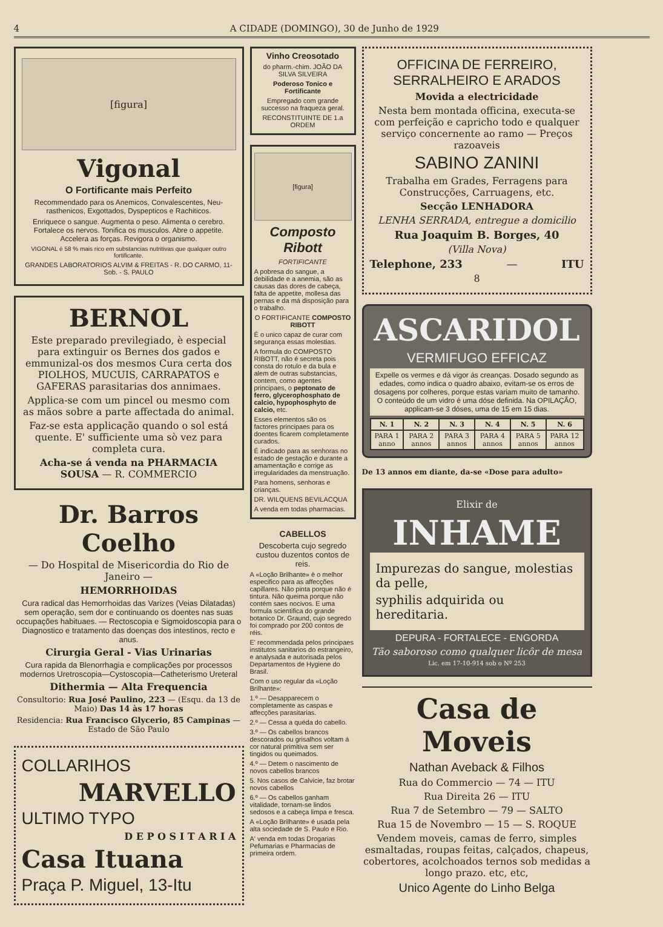4 A CIDADE (DOMINGO), 30 de Junho de 1929
[figura]
Vigonal
O Fortificante mais Perfeito
Recommendado para os Anemicos, Convalescentes, Neu-rasthenicos, Exgottados, Dyspepticos e Rachiticos.
Enriquece o sangue. Augmenta o peso. Alimenta o cerebro. Fortalece os nervos. Tonifica os musculos. Abre o appetite. Accelera as forças. Revigora o organismo.
VIGONAL é 58 % mais rico em substancias nutritivas que qualquer outro fortificante.
GRANDES LABORATORIOS ALVIM & FREITAS - R. DO CARMO, 11-Sob. - S. PAULO
BERNOL
Este preparado previlegiado, è especial para extinguir os Bernes dos gados e emmunizal-os dos mesmos Cura certa dos PIOLHOS, MUCUIS, CARRAPATOS e GAFERAS parasitarias dos annimaes.
Applica-se com um pincel ou mesmo com as mãos sobre a parte affectada do animal.
Faz-se esta applicação quando o sol está quente. E' sufficiente uma sò vez para completa cura.
Acha-se á venda na PHARMACIA SOUSA — R. COMMERCIO
Dr. Barros Coelho
— Do Hospital de Misericordia do Rio de Janeiro —
HEMORRHOIDAS
Cura radical das Hemorrhoidas das Varizes (Veias Dilatadas) sem operação, sem dor e continuando os doentes nas suas occupações habituaes. — Rectoscopia e Sigmoidoscopia para o Diagnostico e tratamento das doenças dos intestinos, recto e anus.
Cirurgia Geral - Vias Urinarias
Cura rapida da Blenorrhagia e complicações por processos modernos Uretroscopia—Cystoscopia—Catheterismo Ureteral
Dithermia — Alta Frequencia
Consultorio: Rua José Paulino, 223 — (Esqu. da 13 de Maio) Das 14 às 17 horas
Residencia: Rua Francisco Glycerio, 85 Campinas — Estado de São Paulo
COLLARIHOS
MARVELLO
ULTIMO TYPO
D E P O S I T A R I A
Casa Ituana
Praça P. Miguel, 13-Itu
Vinho Creosotado
do pharm.-chim. JOÃO DA SILVA SILVEIRA
Poderoso Tonico e Fortificante
Empregado com grande successo na fraqueza geral.
RECONSTITUINTE DE 1.a ORDEM
[figura]
Composto Ribott
FORTIFICANTE
A pobresa do sangue, a debilidade e a anemia, são as causas das dores de cabeça, falta de appetite, mollesa das pernas e da má disposição para o trabalho.
O FORTIFICANTE COMPOSTO RIBOTT
É o unico capaz de curar com segurança essas molestias.
A formula do COMPOSTO RIBOTT, não é secreta pois consta do rotulo e da bula e alem de outras substancias, contem, como agentes principaes, o peptonato de ferro, glycerophosphato de calcio, hypophosphyto de calcio, etc.
Esses elementos são os factores principaes para os doentes ficarem completamente curados.
É indicado para as senhoras no estado de gestação e durante a amamentação e corrige as irregularidades da menstruação.
Para homens, senhoras e crianças.
DR. WILQUENS BEVILACQUA
A venda em todas pharmacias.
CABELLOS
Descoberta cujo segredo custou duzentos contos de reis.
A «Loção Brilhante» è o melhor especifico para as affecções capillares. Não pinta porque não é tintura. Não queima porque não contém saes nocivos. E uma formula scientifica do grande botanico Dr. Graund, cujo segredo foi comprado por 200 contos de réis.
E' recommendada pelos principaes institutos sanitarios do estrangeiro, e analysada e autorisada pelos Departamentos de Hygiene do Brasil.
Com o uso regular da «Loção Brilhante»:
1.º — Desapparecem o completamente as caspas e affecções parasitarias.
2.º — Cessa a quéda do cabello.
3.º — Os cabellos brancos descorados ou grisalhos voltam á cor natural primitiva sem ser tingidos ou queimados.
4.º — Detem o nascimento de novos cabellos brancos
5. Nos casos de Calvicie, faz brotar novos cabellos
6.º — Os cabellos ganham vitalidade, tornam-se lindos sedosos e a cabeça limpa e fresca.
A «Loção Brilhante» é usada pela alta sociedade de S. Paulo e Rio.
A' venda em todas Drogarias Pefumarias e Pharmacias de primeira ordem.
OFFICINA DE FERREIRO, SERRALHEIRO E ARADOS
Movida a electricidade
Nesta bem montada officina, executa-se com perfeição e capricho todo e qualquer serviço concernente ao ramo — Preços razoaveis
SABINO ZANINI
Trabalha em Grades, Ferragens para Construcções, Carruagens, etc.
Secção LENHADORA
LENHA SERRADA, entregue a domicilio
Rua Joaquim B. Borges, 40
(Villa Nova)
Telephone, 233 — ITU
8
ASCARIDOL
VERMIFUGO EFFICAZ
Expelle os vermes e dá vigor ás creanças. Dosado segundo as edades, como indica o quadro abaixo, evitam-se os erros de dosagens por colheres, porque estas variam muito de tamanho. O conteúdo de um vidro é uma dóse definida. Na OPILAÇÃO, applicam-se 3 dóses, uma de 15 em 15 dias.
| N. 1 | N. 2 | N. 3 | N. 4 | N. 5 | N. 6 |
| --- | --- | --- | --- | --- | --- |
| PARA 1 anno | PARA 2 annos | PARA 3 annos | PARA 4 annos | PARA 5 annos | PARA 12 annos |
De 13 annos em diante, da-se «Dose para adulto»
Elixir de
INHAME
Impurezas do sangue, molestias da pelle,
syphilis adquirida ou hereditaria.
DEPURA - FORTALECE - ENGORDA
Tão saboroso como qualquer licôr de mesa
Lic. em 17-10-914 sob o Nº 253
Casa de Moveis
Nathan Aveback & Filhos
Rua do Commercio — 74 — ITU
Rua Direita 26 — ITU
Rua 7 de Setembro — 79 — SALTO
Rua 15 de Novembro — 15 — S. ROQUE
Vendem moveis, camas de ferro, simples esmaltadas, roupas feitas, calçados, chapeus, cobertores, acolchoados ternos sob medidas a longo prazo. etc, etc,
Unico Agente do Linho Belga